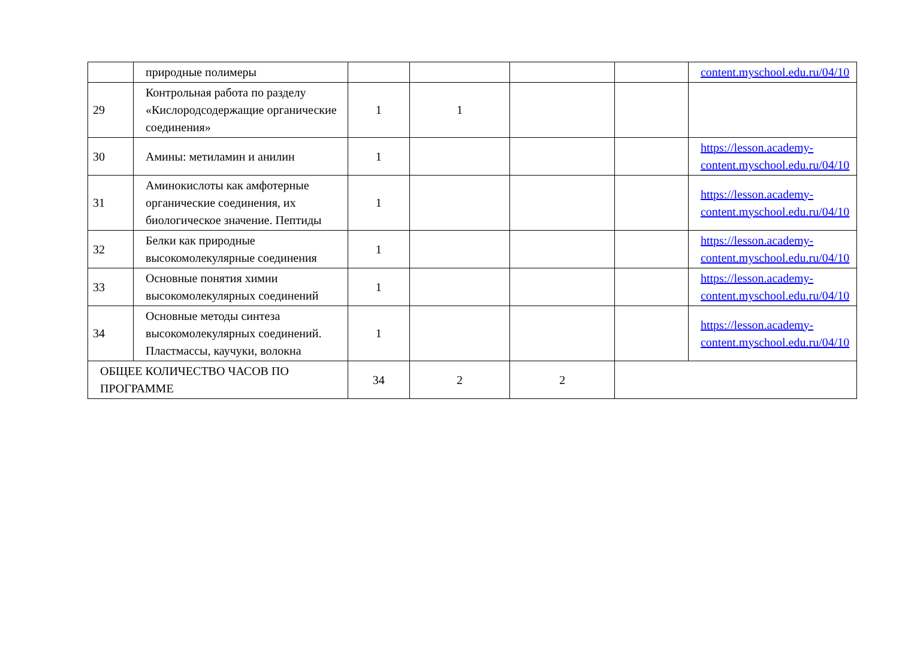| | природные полимеры | | | | | content.myschool.edu.ru/04/10 |
| 29 | Контрольная работа по разделу «Кислородсодержащие органические соединения» | 1 | 1 | | | |
| 30 | Амины: метиламин и анилин | 1 | | | | https://lesson.academy-content.myschool.edu.ru/04/10 |
| 31 | Аминокислоты как амфотерные органические соединения, их биологическое значение. Пептиды | 1 | | | | https://lesson.academy-content.myschool.edu.ru/04/10 |
| 32 | Белки как природные высокомолекулярные соединения | 1 | | | | https://lesson.academy-content.myschool.edu.ru/04/10 |
| 33 | Основные понятия химии высокомолекулярных соединений | 1 | | | | https://lesson.academy-content.myschool.edu.ru/04/10 |
| 34 | Основные методы синтеза высокомолекулярных соединений. Пластмассы, каучуки, волокна | 1 | | | | https://lesson.academy-content.myschool.edu.ru/04/10 |
| ОБЩЕЕ КОЛИЧЕСТВО ЧАСОВ ПО ПРОГРАММЕ | | 34 | 2 | 2 | | |